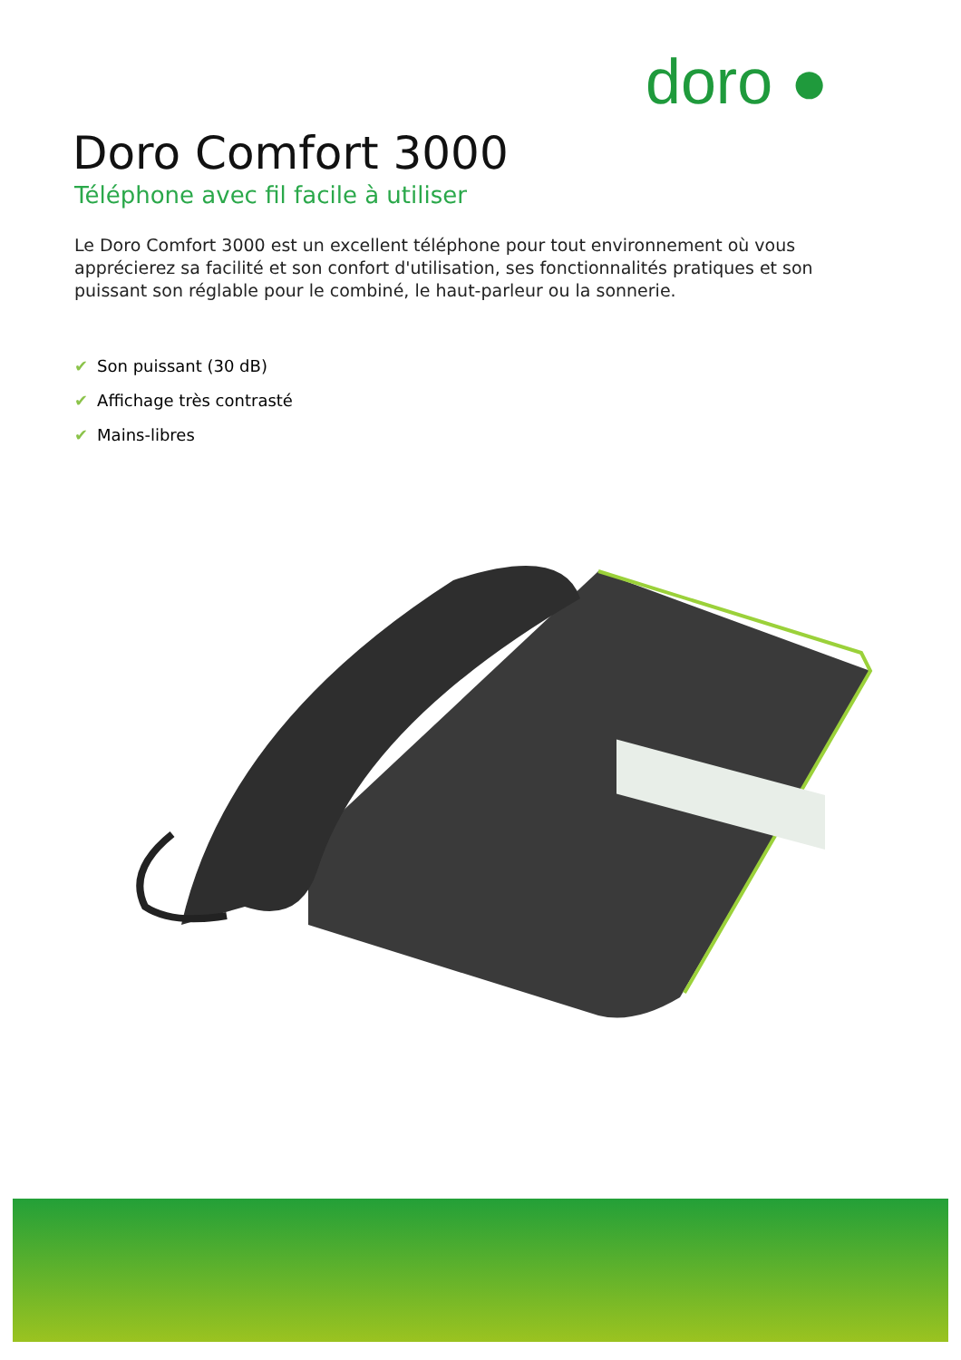doro ●
Doro Comfort 3000
Téléphone avec fil facile à utiliser
Le Doro Comfort 3000 est un excellent téléphone pour tout environnement où vous apprécierez sa facilité et son confort d'utilisation, ses fonctionnalités pratiques et son puissant son réglable pour le combiné, le haut-parleur ou la sonnerie.
✔ Son puissant (30 dB)
✔ Affichage très contrasté
✔ Mains-libres